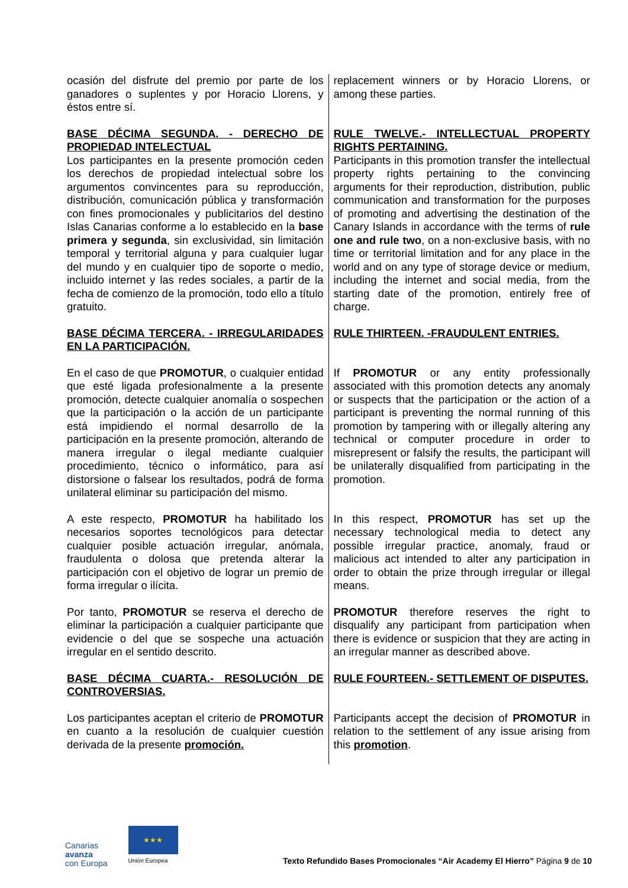| ocasión del disfrute del premio por parte de los ganadores o suplentes y por Horacio Llorens, y éstos entre sí. | replacement winners or by Horacio Llorens, or among these parties. |
| BASE DÉCIMA SEGUNDA. - DERECHO DE PROPIEDAD INTELECTUAL Los participantes en la presente promoción ceden los derechos de propiedad intelectual sobre los argumentos convincentes para su reproducción, distribución, comunicación pública y transformación con fines promocionales y publicitarios del destino Islas Canarias conforme a lo establecido en la base primera y segunda , sin exclusividad, sin limitación temporal y territorial alguna y para cualquier lugar del mundo y en cualquier tipo de soporte o medio, incluido internet y las redes sociales, a partir de la fecha de comienzo de la promoción, todo ello a título gratuito. | RULE TWELVE.- INTELLECTUAL PROPERTY RIGHTS PERTAINING. Participants in this promotion transfer the intellectual property rights pertaining to the convincing arguments for their reproduction, distribution, public communication and transformation for the purposes of promoting and advertising the destination of the Canary Islands in accordance with the terms of rule one and rule two , on a non-exclusive basis, with no time or territorial limitation and for any place in the world and on any type of storage device or medium, including the internet and social media, from the starting date of the promotion, entirely free of charge. |
| BASE DÉCIMA TERCERA. - IRREGULARIDADES EN LA PARTICIPACIÓN. | RULE THIRTEEN. -FRAUDULENT ENTRIES. |
| En el caso de que PROMOTUR , o cualquier entidad que esté ligada profesionalmente a la presente promoción, detecte cualquier anomalía o sospechen que la participación o la acción de un participante está impidiendo el normal desarrollo de la participación en la presente promoción, alterando de manera irregular o ilegal mediante cualquier procedimiento, técnico o informático, para así distorsione o falsear los resultados, podrá de forma unilateral eliminar su participación del mismo. | If PROMOTUR or any entity professionally associated with this promotion detects any anomaly or suspects that the participation or the action of a participant is preventing the normal running of this promotion by tampering with or illegally altering any technical or computer procedure in order to misrepresent or falsify the results, the participant will be unilaterally disqualified from participating in the promotion. |
| A este respecto, PROMOTUR ha habilitado los necesarios soportes tecnológicos para detectar cualquier posible actuación irregular, anómala, fraudulenta o dolosa que pretenda alterar la participación con el objetivo de lograr un premio de forma irregular o ilícita. | In this respect, PROMOTUR has set up the necessary technological media to detect any possible irregular practice, anomaly, fraud or malicious act intended to alter any participation in order to obtain the prize through irregular or illegal means. |
| Por tanto, PROMOTUR se reserva el derecho de eliminar la participación a cualquier participante que evidencie o del que se sospeche una actuación irregular en el sentido descrito. | PROMOTUR therefore reserves the right to disqualify any participant from participation when there is evidence or suspicion that they are acting in an irregular manner as described above. |
| BASE DÉCIMA CUARTA.- RESOLUCIÓN DE CONTROVERSIAS. | RULE FOURTEEN.- SETTLEMENT OF DISPUTES. |
| Los participantes aceptan el criterio de PROMOTUR en cuanto a la resolución de cualquier cuestión derivada de la presente promoción. | Participants accept the decision of PROMOTUR in relation to the settlement of any issue arising from this promotion . |
Canarias
avanza
con Europa
★★★
Unión Europea
Texto Refundido Bases Promocionales “Air Academy El Hierro” Página 9 de 10